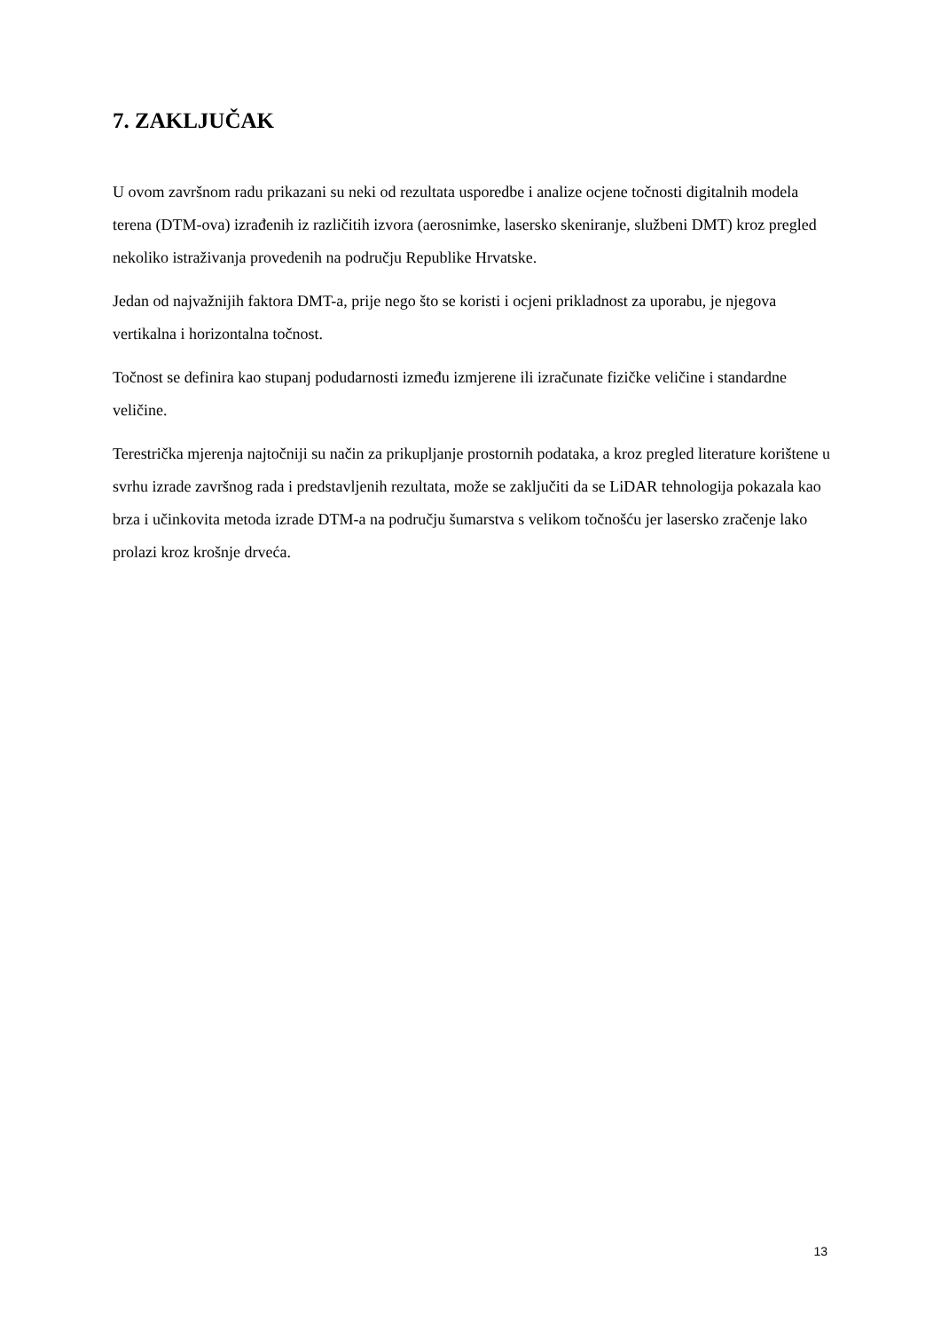7. ZAKLJUČAK
U ovom završnom radu prikazani su neki od rezultata usporedbe i analize ocjene točnosti digitalnih modela terena (DTM-ova) izrađenih iz različitih izvora (aerosnimke, lasersko skeniranje, službeni DMT) kroz pregled nekoliko istraživanja provedenih na području Republike Hrvatske.
Jedan od najvažnijih faktora DMT-a, prije nego što se koristi i ocjeni prikladnost za uporabu, je njegova vertikalna i horizontalna točnost.
Točnost se definira kao stupanj podudarnosti između izmjerene ili izračunate fizičke veličine i standardne veličine.
Terestrička mjerenja najtočniji su način za prikupljanje prostornih podataka, a kroz pregled literature korištene u svrhu izrade završnog rada i predstavljenih rezultata, može se zaključiti da se LiDAR tehnologija pokazala kao brza i učinkovita metoda izrade DTM-a na području šumarstva s velikom točnošću jer lasersko zračenje lako prolazi kroz krošnje drveća.
13